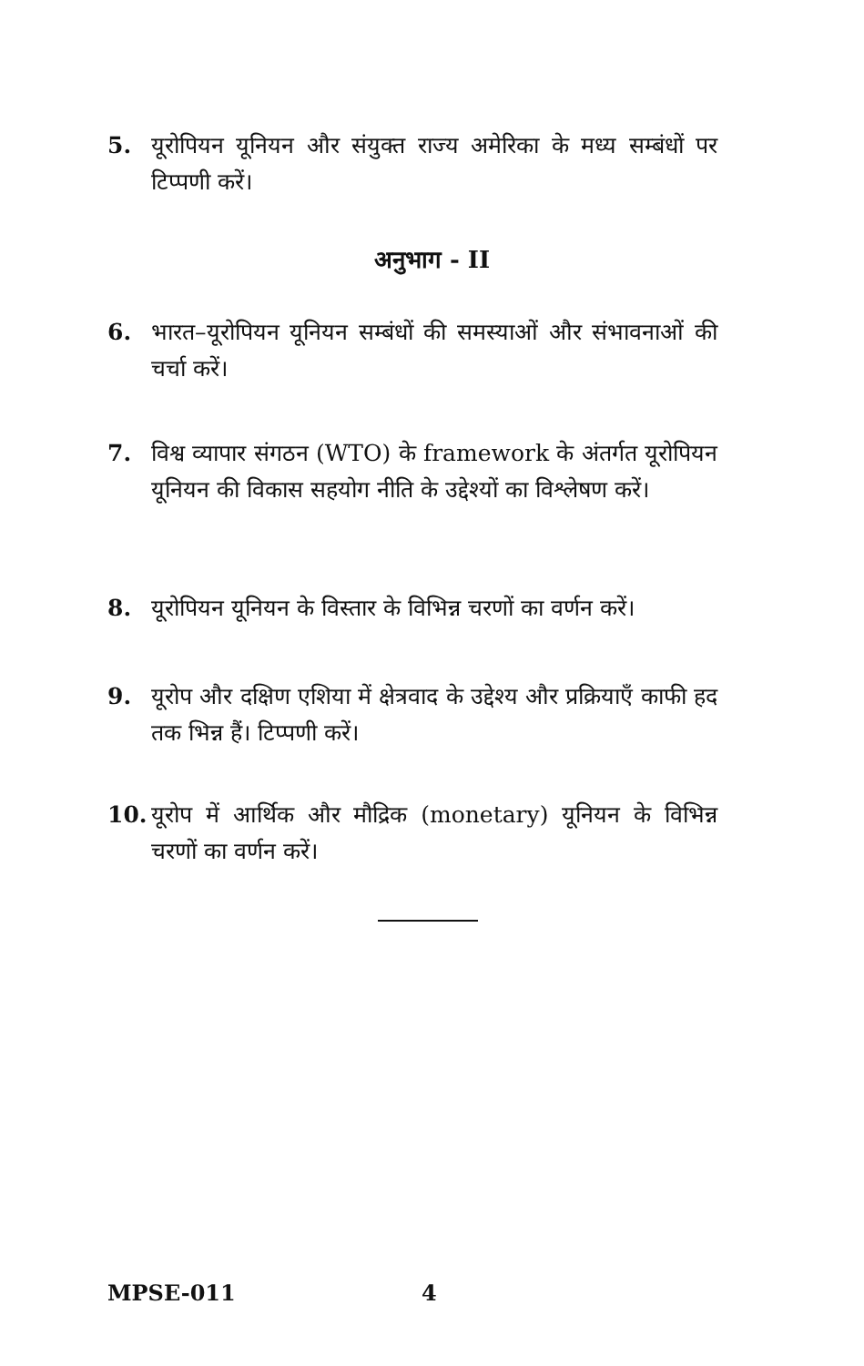5. यूरोपियन यूनियन और संयुक्त राज्य अमेरिका के मध्य सम्बंधों पर टिप्पणी करें।
अनुभाग - II
6. भारत–यूरोपियन यूनियन सम्बंधों की समस्याओं और संभावनाओं की चर्चा करें।
7. विश्व व्यापार संगठन (WTO) के framework के अंतर्गत यूरोपियन यूनियन की विकास सहयोग नीति के उद्देश्यों का विश्लेषण करें।
8. यूरोपियन यूनियन के विस्तार के विभिन्न चरणों का वर्णन करें।
9. यूरोप और दक्षिण एशिया में क्षेत्रवाद के उद्देश्य और प्रक्रियाएँ काफी हद तक भिन्न हैं। टिप्पणी करें।
10. यूरोप में आर्थिक और मौद्रिक (monetary) यूनियन के विभिन्न चरणों का वर्णन करें।
MPSE-011 4